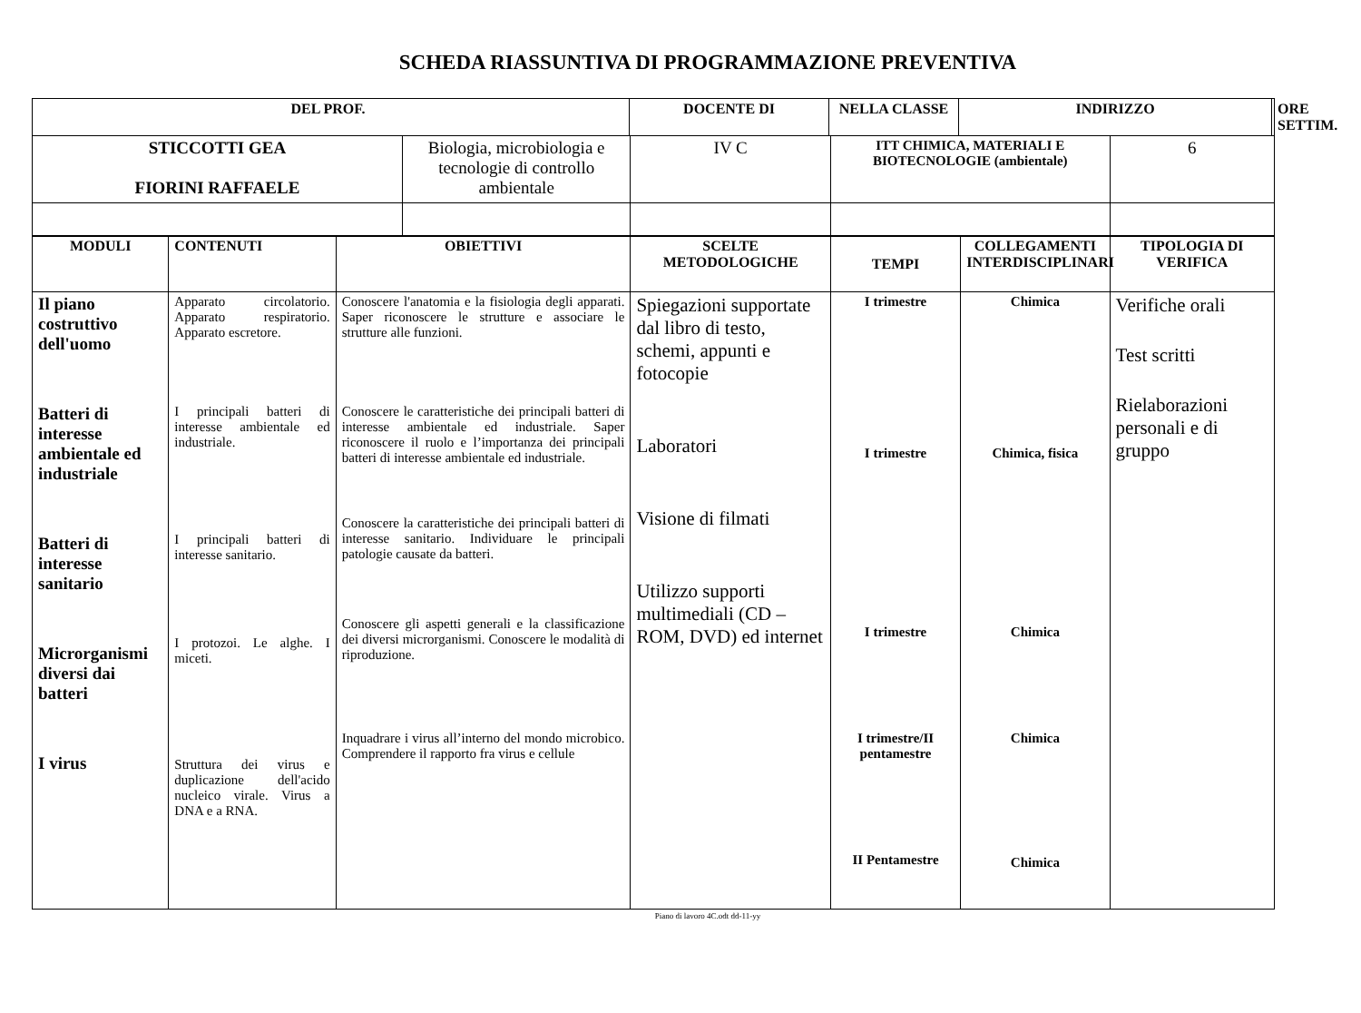SCHEDA RIASSUNTIVA DI PROGRAMMAZIONE PREVENTIVA
| DEL PROF. | DOCENTE DI | NELLA CLASSE | INDIRIZZO | ORE SETTIM. |
| --- | --- | --- | --- | --- |
| STICCOTTI GEA FIORINI RAFFAELE | Biologia, microbiologia e tecnologie di controllo ambientale | IV C | ITT CHIMICA, MATERIALI E BIOTECNOLOGIE (ambientale) | 6 |
| MODULI | CONTENUTI | OBIETTIVI | SCELTE METODOLOGICHE | TEMPI | COLLEGAMENTI INTERDISCIPLINARI | TIPOLOGIA DI VERIFICA |
| --- | --- | --- | --- | --- | --- | --- |
| Il piano costruttivo dell'uomo Batteri di interesse ambientale ed industriale Batteri di interesse sanitario Microrganismi diversi dai batteri I virus | Apparato circolatorio. Apparato respiratorio. Apparato escretore. I principali batteri di interesse ambientale ed industriale. I principali batteri di interesse sanitario. I protozoi. Le alghe. I miceti. Struttura dei virus e duplicazione dell'acido nucleico virale. Virus a DNA e a RNA. | Conoscere l'anatomia e la fisiologia degli apparati. Saper riconoscere le strutture e associare le strutture alle funzioni. Conoscere le caratteristiche dei principali batteri di interesse ambientale ed industriale. Saper riconoscere il ruolo e l’importanza dei principali batteri di interesse ambientale ed industriale. Conoscere la caratteristiche dei principali batteri di interesse sanitario. Individuare le principali patologie causate da batteri. Conoscere gli aspetti generali e la classificazione dei diversi microrganismi. Conoscere le modalità di riproduzione. Inquadrare i virus all’interno del mondo microbico. Comprendere il rapporto fra virus e cellule | Spiegazioni supportate dal libro di testo, schemi, appunti e fotocopie Laboratori Visione di filmati Utilizzo supporti multimediali (CD – ROM, DVD) ed internet | I trimestre I trimestre I trimestre I trimestre/II pentamestre II Pentamestre | Chimica Chimica, fisica Chimica Chimica Chimica | Verifiche orali Test scritti Rielaborazioni personali e di gruppo |
Piano di lavoro 4C.odt dd-11-yy